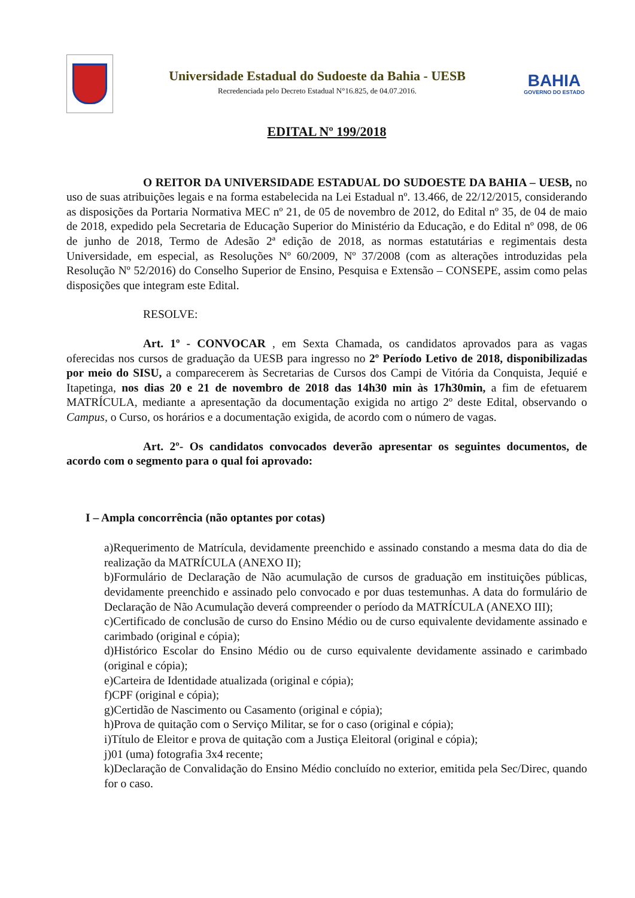Universidade Estadual do Sudoeste da Bahia - UESB
Recredenciada pelo Decreto Estadual N°16.825, de 04.07.2016.
BAHIA
GOVERNO DO ESTADO
EDITAL Nº 199/2018
O REITOR DA UNIVERSIDADE ESTADUAL DO SUDOESTE DA BAHIA – UESB, no uso de suas atribuições legais e na forma estabelecida na Lei Estadual nº. 13.466, de 22/12/2015, considerando as disposições da Portaria Normativa MEC nº 21, de 05 de novembro de 2012, do Edital nº 35, de 04 de maio de 2018, expedido pela Secretaria de Educação Superior do Ministério da Educação, e do Edital nº 098, de 06 de junho de 2018, Termo de Adesão 2ª edição de 2018, as normas estatutárias e regimentais desta Universidade, em especial, as Resoluções Nº 60/2009, Nº 37/2008 (com as alterações introduzidas pela Resolução Nº 52/2016) do Conselho Superior de Ensino, Pesquisa e Extensão – CONSEPE, assim como pelas disposições que integram este Edital.
RESOLVE:
Art. 1º - CONVOCAR , em Sexta Chamada, os candidatos aprovados para as vagas oferecidas nos cursos de graduação da UESB para ingresso no 2º Período Letivo de 2018, disponibilizadas por meio do SISU, a comparecerem às Secretarias de Cursos dos Campi de Vitória da Conquista, Jequié e Itapetinga, nos dias 20 e 21 de novembro de 2018 das 14h30 min às 17h30min, a fim de efetuarem MATRÍCULA, mediante a apresentação da documentação exigida no artigo 2º deste Edital, observando o Campus, o Curso, os horários e a documentação exigida, de acordo com o número de vagas.
Art. 2º- Os candidatos convocados deverão apresentar os seguintes documentos, de acordo com o segmento para o qual foi aprovado:
I – Ampla concorrência (não optantes por cotas)
a)Requerimento de Matrícula, devidamente preenchido e assinado constando a mesma data do dia de realização da MATRÍCULA (ANEXO II);
b)Formulário de Declaração de Não acumulação de cursos de graduação em instituições públicas, devidamente preenchido e assinado pelo convocado e por duas testemunhas. A data do formulário de Declaração de Não Acumulação deverá compreender o período da MATRÍCULA (ANEXO III);
c)Certificado de conclusão de curso do Ensino Médio ou de curso equivalente devidamente assinado e carimbado (original e cópia);
d)Histórico Escolar do Ensino Médio ou de curso equivalente devidamente assinado e carimbado (original e cópia);
e)Carteira de Identidade atualizada (original e cópia);
f)CPF (original e cópia);
g)Certidão de Nascimento ou Casamento (original e cópia);
h)Prova de quitação com o Serviço Militar, se for o caso (original e cópia);
i)Título de Eleitor e prova de quitação com a Justiça Eleitoral (original e cópia);
j)01 (uma) fotografia 3x4 recente;
k)Declaração de Convalidação do Ensino Médio concluído no exterior, emitida pela Sec/Direc, quando for o caso.